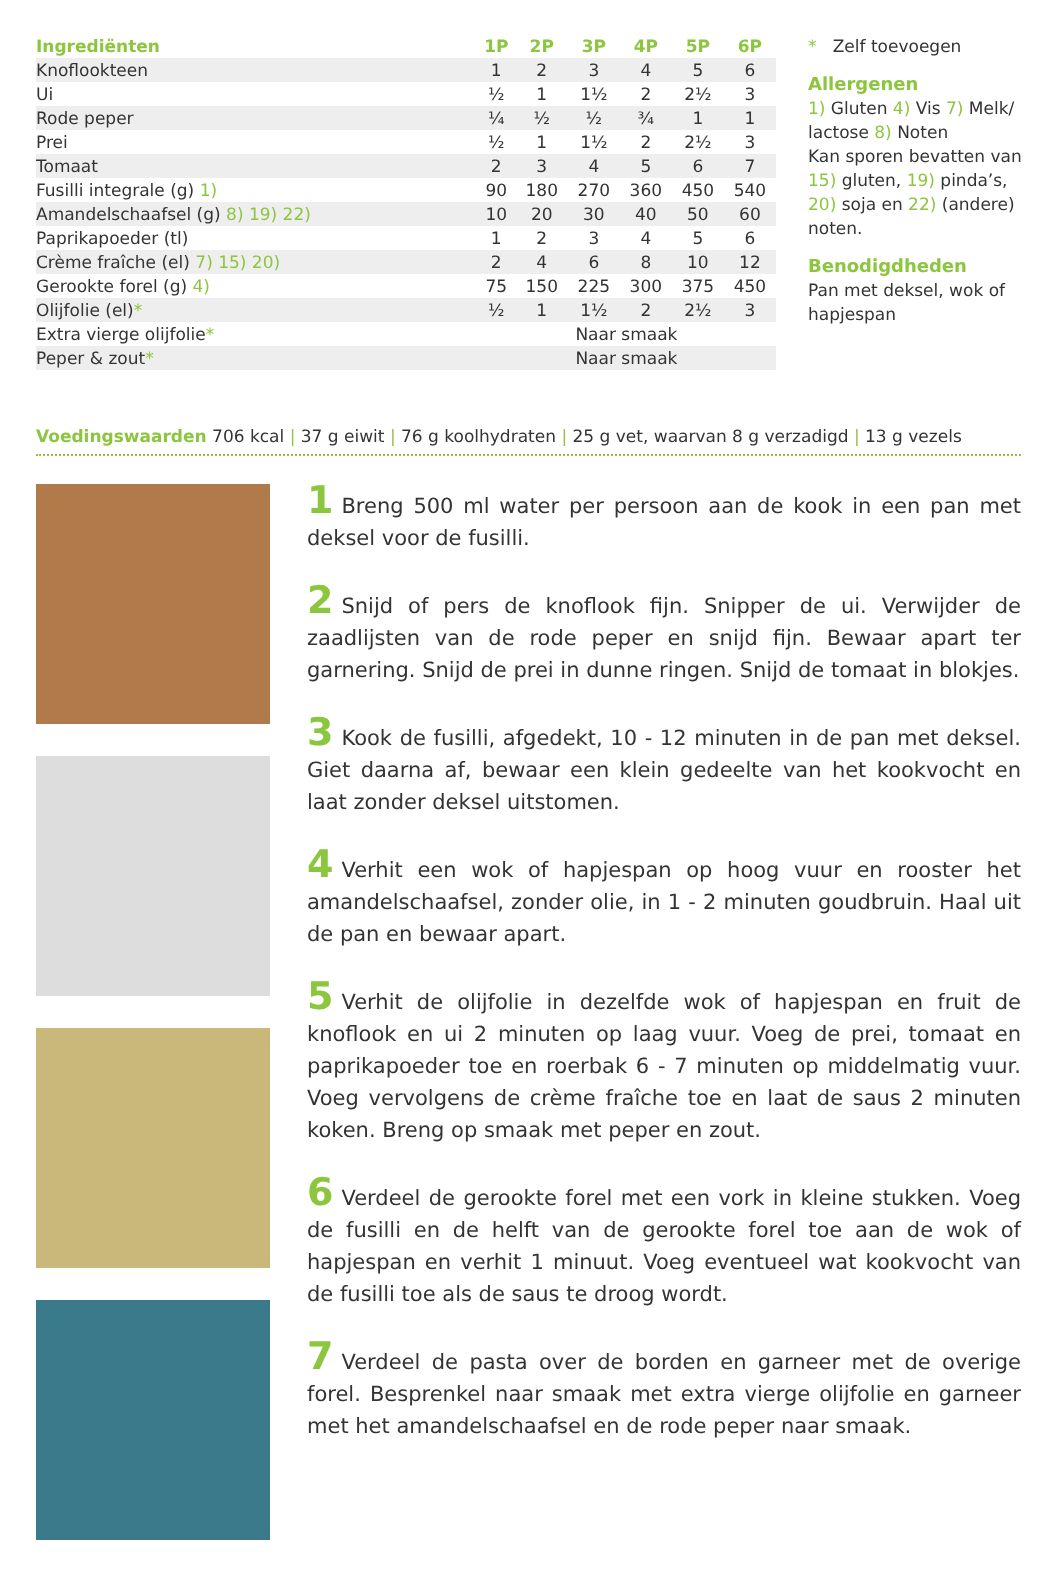| Ingrediënten | 1P | 2P | 3P | 4P | 5P | 6P |
| --- | --- | --- | --- | --- | --- | --- |
| Knoflookteen | 1 | 2 | 3 | 4 | 5 | 6 |
| Ui | ½ | 1 | 1½ | 2 | 2½ | 3 |
| Rode peper | ¼ | ½ | ½ | ¾ | 1 | 1 |
| Prei | ½ | 1 | 1½ | 2 | 2½ | 3 |
| Tomaat | 2 | 3 | 4 | 5 | 6 | 7 |
| Fusilli integrale (g) 1) | 90 | 180 | 270 | 360 | 450 | 540 |
| Amandelschaafsel (g) 8) 19) 22) | 10 | 20 | 30 | 40 | 50 | 60 |
| Paprikapoeder (tl) | 1 | 2 | 3 | 4 | 5 | 6 |
| Crème fraîche (el) 7) 15) 20) | 2 | 4 | 6 | 8 | 10 | 12 |
| Gerookte forel (g) 4) | 75 | 150 | 225 | 300 | 375 | 450 |
| Olijfolie (el) * | ½ | 1 | 1½ | 2 | 2½ | 3 |
| Extra vierge olijfolie * | Naar smaak | | | | | |
| Peper & zout * | Naar smaak | | | | | |
* Zelf toevoegen
Allergenen
1) Gluten 4) Vis 7) Melk/ lactose 8) Noten
Kan sporen bevatten van 15) gluten, 19) pinda’s, 20) soja en 22) (andere) noten.
Benodigdheden
Pan met deksel, wok of hapjespan
Voedingswaarden 706 kcal | 37 g eiwit | 76 g koolhydraten | 25 g vet, waarvan 8 g verzadigd | 13 g vezels
1 Breng 500 ml water per persoon aan de kook in een pan met deksel voor de fusilli.
2 Snijd of pers de knoflook fijn. Snipper de ui. Verwijder de zaadlijsten van de rode peper en snijd fijn. Bewaar apart ter garnering. Snijd de prei in dunne ringen. Snijd de tomaat in blokjes.
3 Kook de fusilli, afgedekt, 10 - 12 minuten in de pan met deksel. Giet daarna af, bewaar een klein gedeelte van het kookvocht en laat zonder deksel uitstomen.
4 Verhit een wok of hapjespan op hoog vuur en rooster het amandelschaafsel, zonder olie, in 1 - 2 minuten goudbruin. Haal uit de pan en bewaar apart.
5 Verhit de olijfolie in dezelfde wok of hapjespan en fruit de knoflook en ui 2 minuten op laag vuur. Voeg de prei, tomaat en paprikapoeder toe en roerbak 6 - 7 minuten op middelmatig vuur. Voeg vervolgens de crème fraîche toe en laat de saus 2 minuten koken. Breng op smaak met peper en zout.
6 Verdeel de gerookte forel met een vork in kleine stukken. Voeg de fusilli en de helft van de gerookte forel toe aan de wok of hapjespan en verhit 1 minuut. Voeg eventueel wat kookvocht van de fusilli toe als de saus te droog wordt.
7 Verdeel de pasta over de borden en garneer met de overige forel. Besprenkel naar smaak met extra vierge olijfolie en garneer met het amandelschaafsel en de rode peper naar smaak.